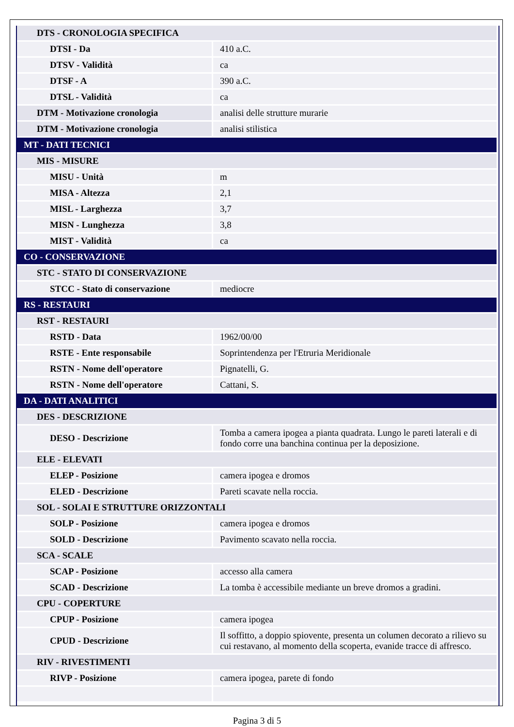| DTS - CRONOLOGIA SPECIFICA | |
| DTSI - Da | 410 a.C. |
| DTSV - Validità | ca |
| DTSF - A | 390 a.C. |
| DTSL - Validità | ca |
| DTM - Motivazione cronologia | analisi delle strutture murarie |
| DTM - Motivazione cronologia | analisi stilistica |
| MT - DATI TECNICI | |
| MIS - MISURE | |
| MISU - Unità | m |
| MISA - Altezza | 2,1 |
| MISL - Larghezza | 3,7 |
| MISN - Lunghezza | 3,8 |
| MIST - Validità | ca |
| CO - CONSERVAZIONE | |
| STC - STATO DI CONSERVAZIONE | |
| STCC - Stato di conservazione | mediocre |
| RS - RESTAURI | |
| RST - RESTAURI | |
| RSTD - Data | 1962/00/00 |
| RSTE - Ente responsabile | Soprintendenza per l'Etruria Meridionale |
| RSTN - Nome dell'operatore | Pignatelli, G. |
| RSTN - Nome dell'operatore | Cattani, S. |
| DA - DATI ANALITICI | |
| DES - DESCRIZIONE | |
| DESO - Descrizione | Tomba a camera ipogea a pianta quadrata. Lungo le pareti laterali e di fondo corre una banchina continua per la deposizione. |
| ELE - ELEVATI | |
| ELEP - Posizione | camera ipogea e dromos |
| ELED - Descrizione | Pareti scavate nella roccia. |
| SOL - SOLAI E STRUTTURE ORIZZONTALI | |
| SOLP - Posizione | camera ipogea e dromos |
| SOLD - Descrizione | Pavimento scavato nella roccia. |
| SCA - SCALE | |
| SCAP - Posizione | accesso alla camera |
| SCAD - Descrizione | La tomba è accessibile mediante un breve dromos a gradini. |
| CPU - COPERTURE | |
| CPUP - Posizione | camera ipogea |
| CPUD - Descrizione | Il soffitto, a doppio spiovente, presenta un columen decorato a rilievo su cui restavano, al momento della scoperta, evanide tracce di affresco. |
| RIV - RIVESTIMENTI | |
| RIVP - Posizione | camera ipogea, parete di fondo |
Pagina 3 di 5